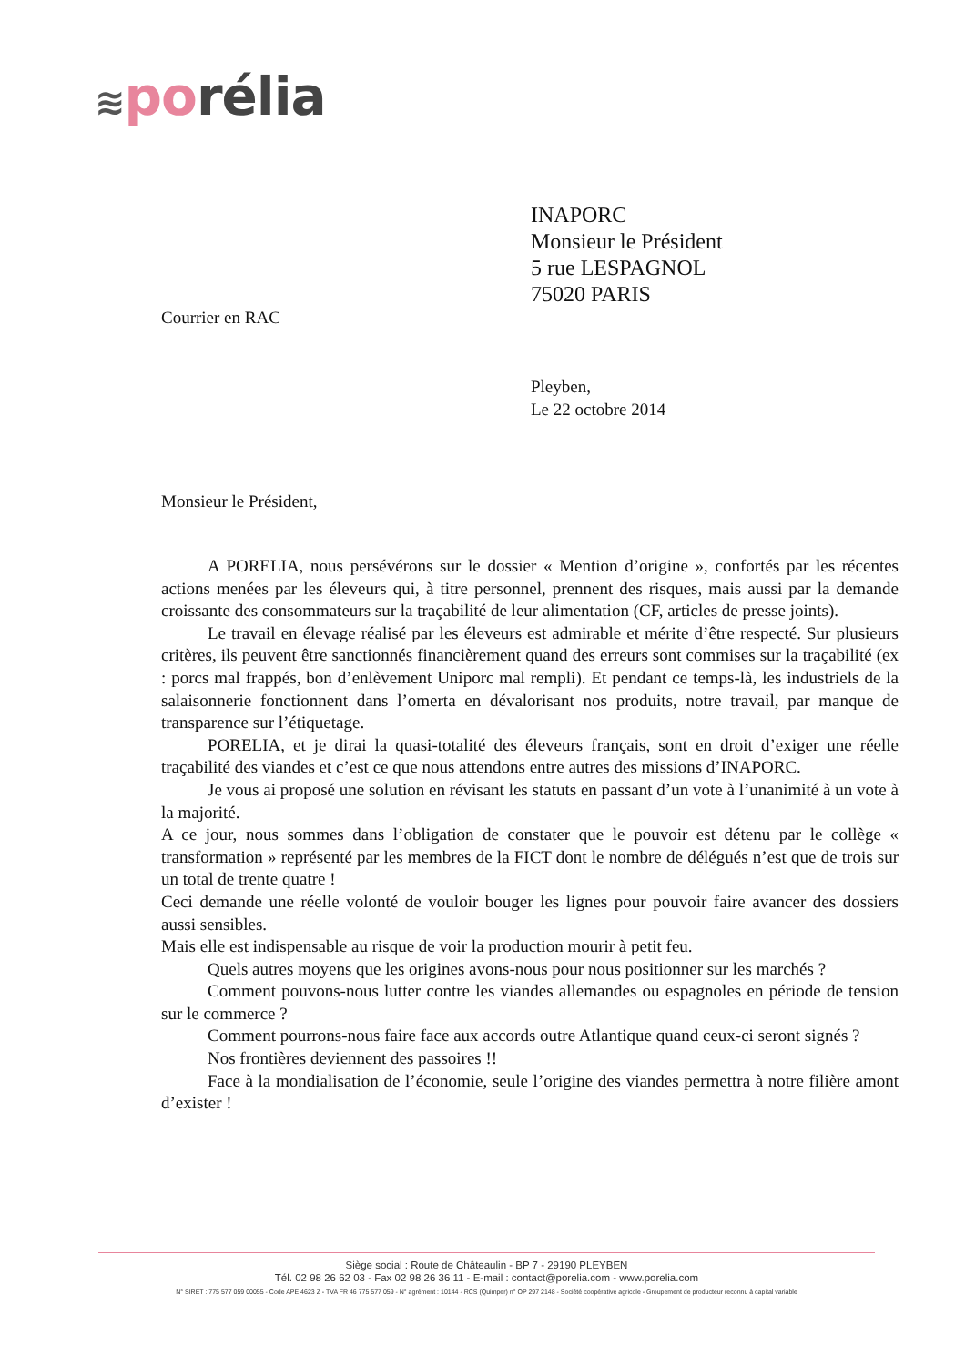≋po rélia
INAPORC
Monsieur le Président
5 rue LESPAGNOL
75020 PARIS
Courrier en RAC
Pleyben,
Le 22 octobre 2014
Monsieur le Président,
A PORELIA, nous persévérons sur le dossier « Mention d’origine », confortés par les récentes actions menées par les éleveurs qui, à titre personnel, prennent des risques, mais aussi par la demande croissante des consommateurs sur la traçabilité de leur alimentation (CF, articles de presse joints).
Le travail en élevage réalisé par les éleveurs est admirable et mérite d’être respecté. Sur plusieurs critères, ils peuvent être sanctionnés financièrement quand des erreurs sont commises sur la traçabilité (ex : porcs mal frappés, bon d’enlèvement Uniporc mal rempli). Et pendant ce temps-là, les industriels de la salaisonnerie fonctionnent dans l’omerta en dévalorisant nos produits, notre travail, par manque de transparence sur l’étiquetage.
PORELIA, et je dirai la quasi-totalité des éleveurs français, sont en droit d’exiger une réelle traçabilité des viandes et c’est ce que nous attendons entre autres des missions d’INAPORC.
Je vous ai proposé une solution en révisant les statuts en passant d’un vote à l’unanimité à un vote à la majorité.
A ce jour, nous sommes dans l’obligation de constater que le pouvoir est détenu par le collège « transformation » représenté par les membres de la FICT dont le nombre de délégués n’est que de trois sur un total de trente quatre !
Ceci demande une réelle volonté de vouloir bouger les lignes pour pouvoir faire avancer des dossiers aussi sensibles.
Mais elle est indispensable au risque de voir la production mourir à petit feu.
Quels autres moyens que les origines avons-nous pour nous positionner sur les marchés ?
Comment pouvons-nous lutter contre les viandes allemandes ou espagnoles en période de tension sur le commerce ?
Comment pourrons-nous faire face aux accords outre Atlantique quand ceux-ci seront signés ?
Nos frontières deviennent des passoires !!
Face à la mondialisation de l’économie, seule l’origine des viandes permettra à notre filière amont d’exister !
Siège social : Route de Châteaulin - BP 7 - 29190 PLEYBEN
Tél. 02 98 26 62 03 - Fax 02 98 26 36 11 - E-mail : contact@porelia.com - www.porelia.com
N° SIRET : 775 577 059 00055 - Code APE 4623 Z - TVA FR 46 775 577 059 - N° agrément : 10144 - RCS (Quimper) n° OP 297 2148 - Société coopérative agricole - Groupement de producteur reconnu à capital variable